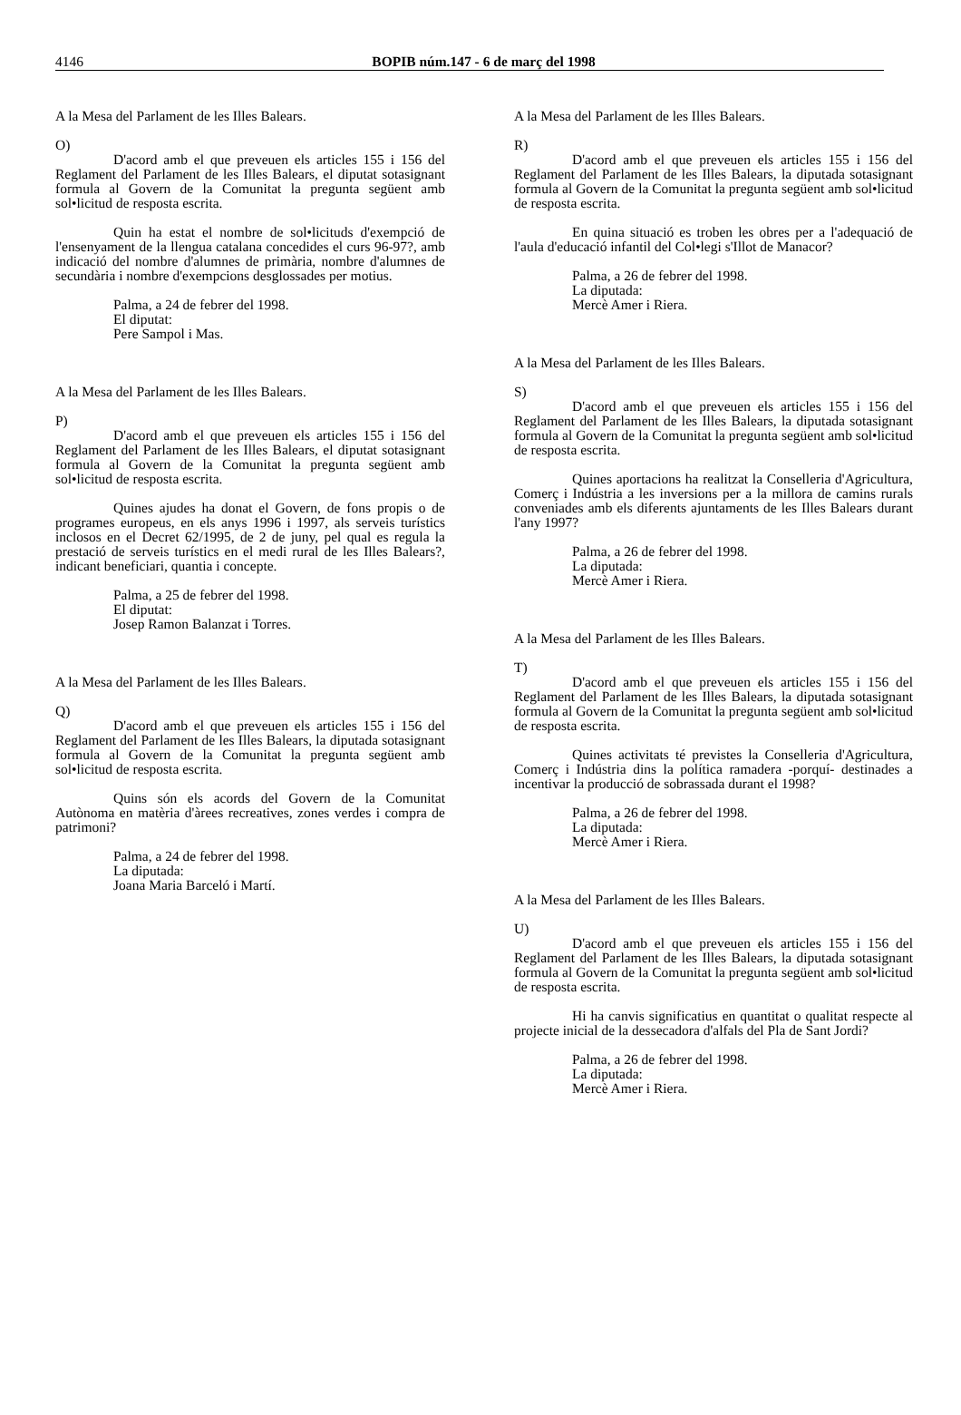4146
BOPIB núm.147 - 6 de març del 1998
A la Mesa del Parlament de les Illes Balears.
O)
D'acord amb el que preveuen els articles 155 i 156 del Reglament del Parlament de les Illes Balears, el diputat sotasignant formula al Govern de la Comunitat la pregunta següent amb sol•licitud de resposta escrita.
Quin ha estat el nombre de sol•licituds d'exempció de l'ensenyament de la llengua catalana concedides el curs 96-97?, amb indicació del nombre d'alumnes de primària, nombre d'alumnes de secundària i nombre d'exempcions desglossades per motius.
Palma, a 24 de febrer del 1998.
El diputat:
Pere Sampol i Mas.
A la Mesa del Parlament de les Illes Balears.
P)
D'acord amb el que preveuen els articles 155 i 156 del Reglament del Parlament de les Illes Balears, el diputat sotasignant formula al Govern de la Comunitat la pregunta següent amb sol•licitud de resposta escrita.
Quines ajudes ha donat el Govern, de fons propis o de programes europeus, en els anys 1996 i 1997, als serveis turístics inclosos en el Decret 62/1995, de 2 de juny, pel qual es regula la prestació de serveis turístics en el medi rural de les Illes Balears?, indicant beneficiari, quantia i concepte.
Palma, a 25 de febrer del 1998.
El diputat:
Josep Ramon Balanzat i Torres.
A la Mesa del Parlament de les Illes Balears.
Q)
D'acord amb el que preveuen els articles 155 i 156 del Reglament del Parlament de les Illes Balears, la diputada sotasignant formula al Govern de la Comunitat la pregunta següent amb sol•licitud de resposta escrita.
Quins són els acords del Govern de la Comunitat Autònoma en matèria d'àrees recreatives, zones verdes i compra de patrimoni?
Palma, a 24 de febrer del 1998.
La diputada:
Joana Maria Barceló i Martí.
A la Mesa del Parlament de les Illes Balears.
R)
D'acord amb el que preveuen els articles 155 i 156 del Reglament del Parlament de les Illes Balears, la diputada sotasignant formula al Govern de la Comunitat la pregunta següent amb sol•licitud de resposta escrita.
En quina situació es troben les obres per a l'adequació de l'aula d'educació infantil del Col•legi s'Illot de Manacor?
Palma, a 26 de febrer del 1998.
La diputada:
Mercè Amer i Riera.
A la Mesa del Parlament de les Illes Balears.
S)
D'acord amb el que preveuen els articles 155 i 156 del Reglament del Parlament de les Illes Balears, la diputada sotasignant formula al Govern de la Comunitat la pregunta següent amb sol•licitud de resposta escrita.
Quines aportacions ha realitzat la Conselleria d'Agricultura, Comerç i Indústria a les inversions per a la millora de camins rurals conveniades amb els diferents ajuntaments de les Illes Balears durant l'any 1997?
Palma, a 26 de febrer del 1998.
La diputada:
Mercè Amer i Riera.
A la Mesa del Parlament de les Illes Balears.
T)
D'acord amb el que preveuen els articles 155 i 156 del Reglament del Parlament de les Illes Balears, la diputada sotasignant formula al Govern de la Comunitat la pregunta següent amb sol•licitud de resposta escrita.
Quines activitats té previstes la Conselleria d'Agricultura, Comerç i Indústria dins la política ramadera -porquí- destinades a incentivar la producció de sobrassada durant el 1998?
Palma, a 26 de febrer del 1998.
La diputada:
Mercè Amer i Riera.
A la Mesa del Parlament de les Illes Balears.
U)
D'acord amb el que preveuen els articles 155 i 156 del Reglament del Parlament de les Illes Balears, la diputada sotasignant formula al Govern de la Comunitat la pregunta següent amb sol•licitud de resposta escrita.
Hi ha canvis significatius en quantitat o qualitat respecte al projecte inicial de la dessecadora d'alfals del Pla de Sant Jordi?
Palma, a 26 de febrer del 1998.
La diputada:
Mercè Amer i Riera.